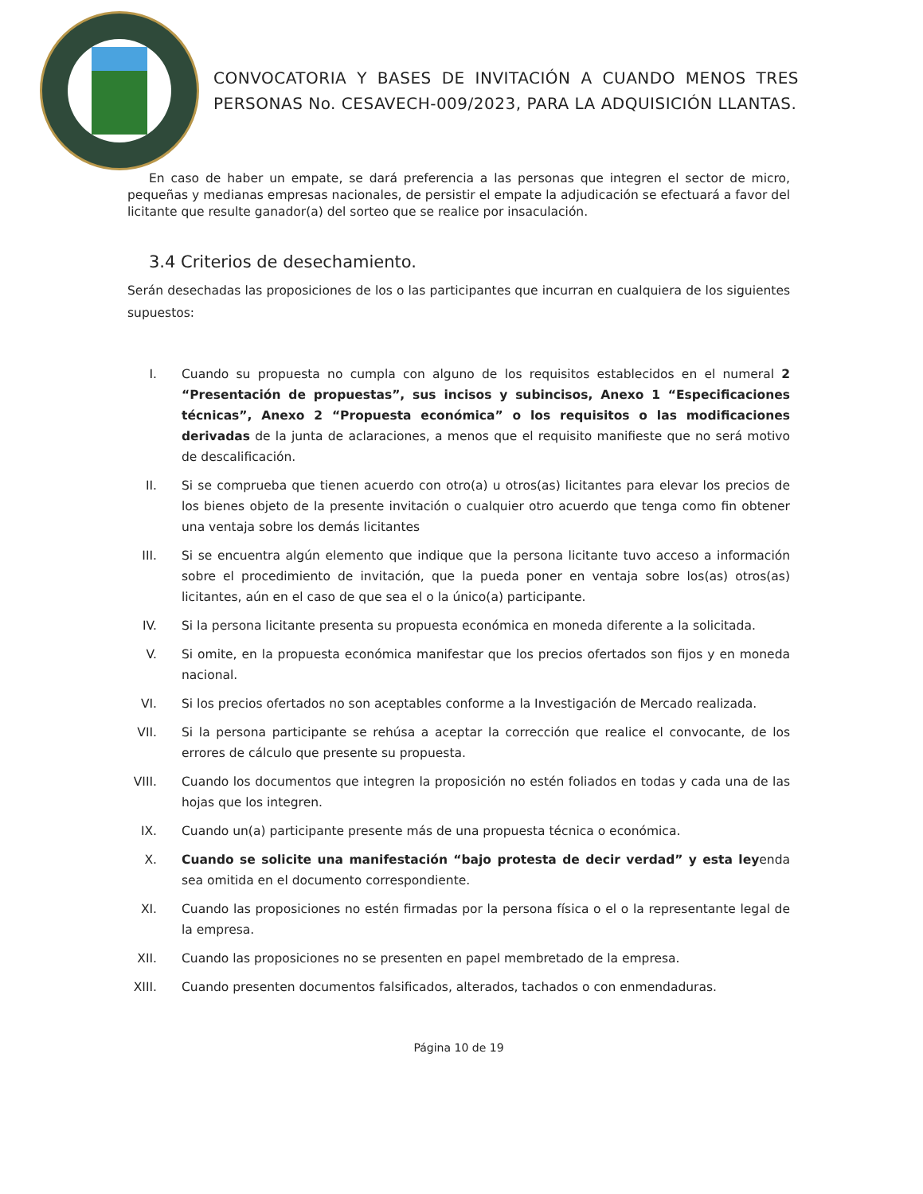CONVOCATORIA Y BASES DE INVITACIÓN A CUANDO MENOS TRES PERSONAS No. CESAVECH-009/2023, PARA LA ADQUISICIÓN LLANTAS.
En caso de haber un empate, se dará preferencia a las personas que integren el sector de micro, pequeñas y medianas empresas nacionales, de persistir el empate la adjudicación se efectuará a favor del licitante que resulte ganador(a) del sorteo que se realice por insaculación.
3.4 Criterios de desechamiento.
Serán desechadas las proposiciones de los o las participantes que incurran en cualquiera de los siguientes supuestos:
I. Cuando su propuesta no cumpla con alguno de los requisitos establecidos en el numeral 2 “Presentación de propuestas”, sus incisos y subincisos, Anexo 1 “Especificaciones técnicas”, Anexo 2 “Propuesta económica” o los requisitos o las modificaciones derivadas de la junta de aclaraciones, a menos que el requisito manifieste que no será motivo de descalificación.
II. Si se comprueba que tienen acuerdo con otro(a) u otros(as) licitantes para elevar los precios de los bienes objeto de la presente invitación o cualquier otro acuerdo que tenga como fin obtener una ventaja sobre los demás licitantes
III.
Si se encuentra algún elemento que indique que la persona licitante tuvo acceso a información sobre el procedimiento de invitación, que la pueda poner en ventaja sobre los(as) otros(as) licitantes, aún en el caso de que sea el o la único(a) participante.
IV. Si la persona licitante presenta su propuesta económica en moneda diferente a la solicitada.
V. Si omite, en la propuesta económica manifestar que los precios ofertados son fijos y en moneda nacional.
VI. Si los precios ofertados no son aceptables conforme a la Investigación de Mercado realizada.
VII.
Si la persona participante se rehúsa a aceptar la corrección que realice el convocante, de los errores de cálculo que presente su propuesta.
VIII.
Cuando los documentos que integren la proposición no estén foliados en todas y cada una de las hojas que los integren.
IX. Cuando un(a) participante presente más de una propuesta técnica o económica.
X. Cuando se solicite una manifestación “bajo protesta de decir verdad” y esta leyenda sea omitida en el documento correspondiente.
XI. Cuando las proposiciones no estén firmadas por la persona física o el o la representante legal de la empresa.
XII.
Cuando las proposiciones no se presenten en papel membretado de la empresa.
XIII.
Cuando presenten documentos falsificados, alterados, tachados o con enmendaduras.
Página 10 de 19